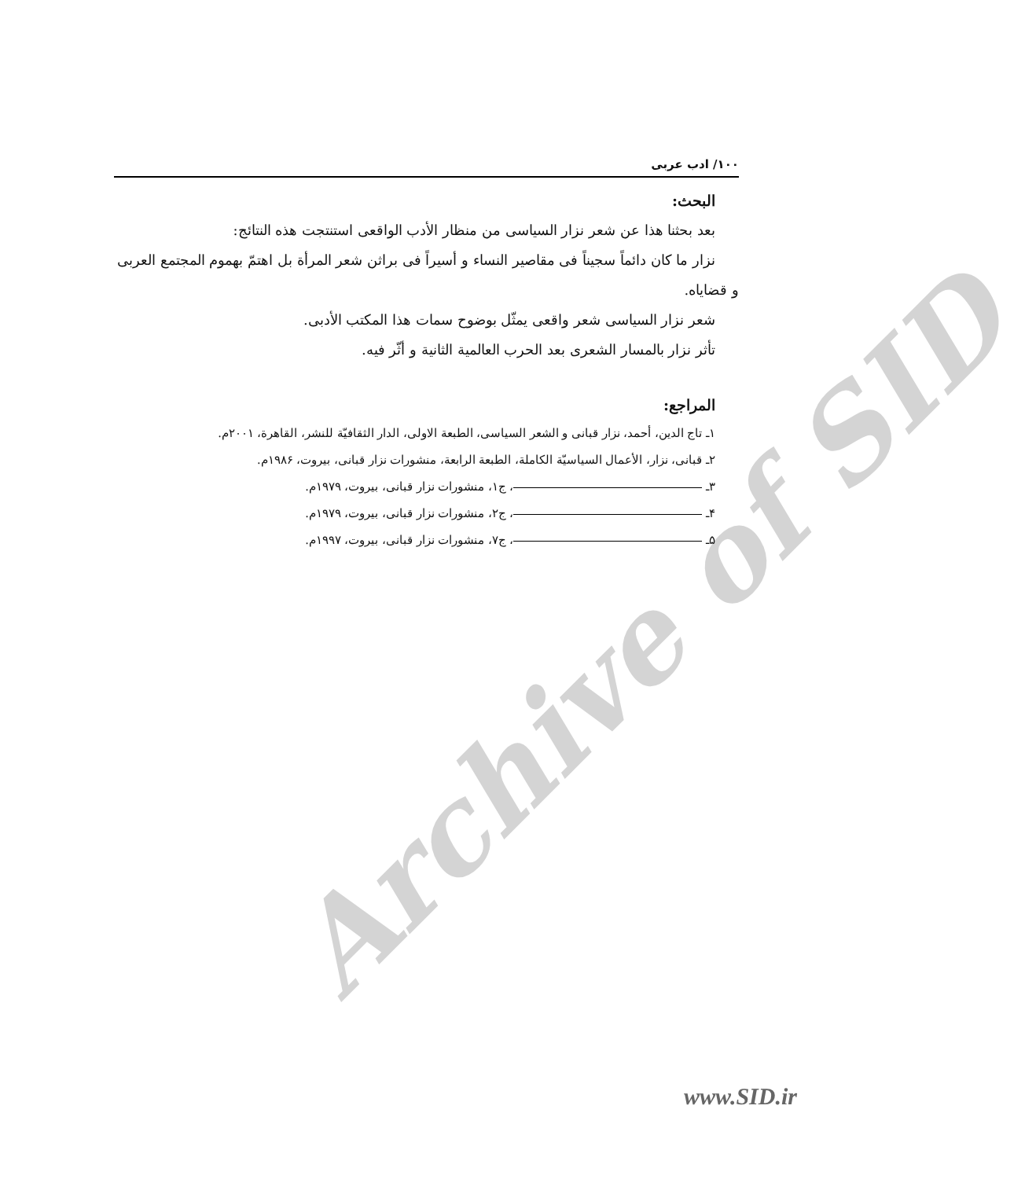Archive of SID
۱۰۰/ ادب عربی
البحث:
بعد بحثنا هذا عن شعر نزار السياسی من منظار الأدب الواقعی استنتجت هذه النتائج:
نزار ما كان دائماً سجيناً فی مقاصير النساء و أسيراً فی براثن شعر المرأة بل اهتمّ بهموم المجتمع العربی و قضاياه.
شعر نزار السياسی شعر واقعی يمثّل بوضوح سمات هذا المكتب الأدبی.
تأثر نزار بالمسار الشعری بعد الحرب العالمية الثانية و أثّر فيه.
المراجع:
۱ـ تاج الدين، أحمد، نزار قبانی و الشعر السياسی، الطبعة الاولی، الدار الثقافيّة للنشر، القاهرة، ۲۰۰۱م.
۲ـ قبانی، نزار، الأعمال السياسيّة الكاملة، الطبعة الرابعة، منشورات نزار قبانی، بيروت، ۱۹۸۶م.
۳ـ ، ج۱، منشورات نزار قبانی، بيروت، ۱۹۷۹م.
۴ـ ، ج۲، منشورات نزار قبانی، بيروت، ۱۹۷۹م.
۵ـ ، ج۷، منشورات نزار قبانی، بيروت، ۱۹۹۷م.
www.SID.ir